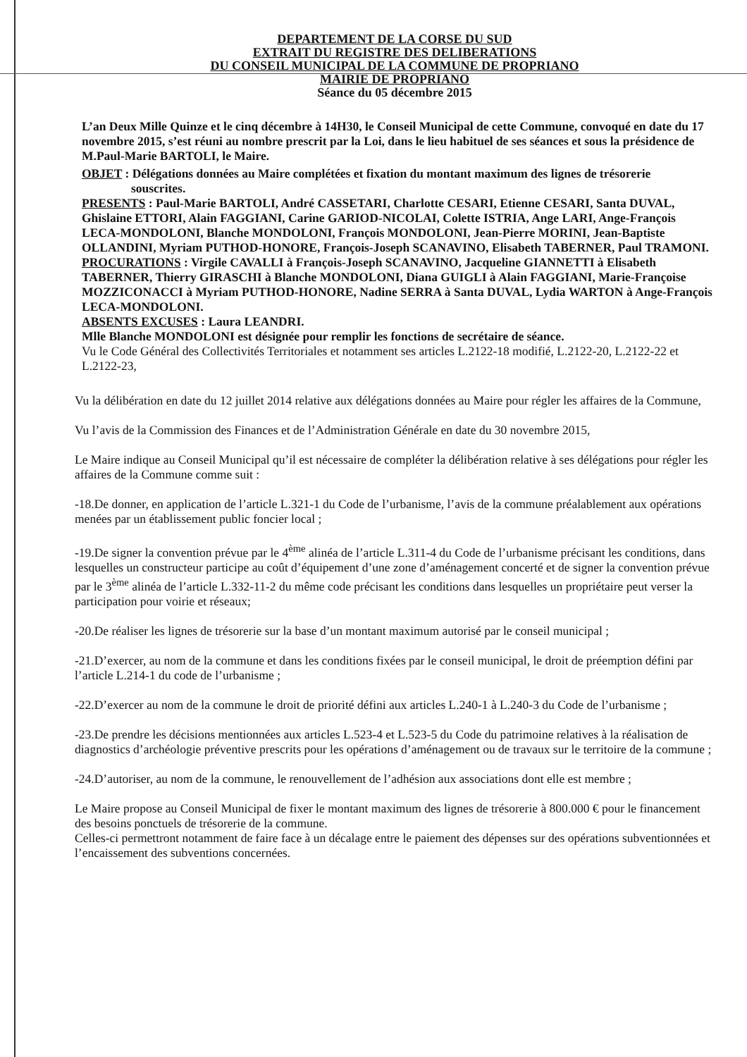DEPARTEMENT DE LA CORSE DU SUD
EXTRAIT DU REGISTRE DES DELIBERATIONS
DU CONSEIL MUNICIPAL DE LA COMMUNE DE PROPRIANO
MAIRIE DE PROPRIANO
Séance du 05 décembre 2015
L’an Deux Mille Quinze et le cinq décembre à 14H30, le Conseil Municipal de cette Commune, convoqué en date du 17 novembre 2015, s’est réuni au nombre prescrit par la Loi, dans le lieu habituel de ses séances et sous la présidence de M.Paul-Marie BARTOLI, le Maire.
OBJET : Délégations données au Maire complétées et fixation du montant maximum des lignes de trésorerie souscrites.
PRESENTS : Paul-Marie BARTOLI, André CASSETARI, Charlotte CESARI, Etienne CESARI, Santa DUVAL, Ghislaine ETTORI, Alain FAGGIANI, Carine GARIOD-NICOLAI, Colette ISTRIA, Ange LARI, Ange-François LECA-MONDOLONI, Blanche MONDOLONI, François MONDOLONI, Jean-Pierre MORINI, Jean-Baptiste OLLANDINI, Myriam PUTHOD-HONORE, François-Joseph SCANAVINO, Elisabeth TABERNER, Paul TRAMONI.
PROCURATIONS : Virgile CAVALLI à François-Joseph SCANAVINO, Jacqueline GIANNETTI à Elisabeth TABERNER, Thierry GIRASCHI à Blanche MONDOLONI, Diana GUIGLI à Alain FAGGIANI, Marie-Françoise MOZZICONACCI à Myriam PUTHOD-HONORE, Nadine SERRA à Santa DUVAL, Lydia WARTON à Ange-François LECA-MONDOLONI.
ABSENTS EXCUSES : Laura LEANDRI.
Mlle Blanche MONDOLONI est désignée pour remplir les fonctions de secrétaire de séance.
Vu le Code Général des Collectivités Territoriales et notamment ses articles L.2122-18 modifié, L.2122-20, L.2122-22 et L.2122-23,
Vu la délibération en date du 12 juillet 2014 relative aux délégations données au Maire pour régler les affaires de la Commune,
Vu l’avis de la Commission des Finances et de l’Administration Générale en date du 30 novembre 2015,
Le Maire indique au Conseil Municipal qu’il est nécessaire de compléter la délibération relative à ses délégations pour régler les affaires de la Commune comme suit :
-18.De donner, en application de l’article L.321-1 du Code de l’urbanisme, l’avis de la commune préalablement aux opérations menées par un établissement public foncier local ;
-19.De signer la convention prévue par le 4<sup>ème</sup> alinéa de l’article L.311-4 du Code de l’urbanisme précisant les conditions, dans lesquelles un constructeur participe au coût d’équipement d’une zone d’aménagement concerté et de signer la convention prévue par le 3<sup>ème</sup> alinéa de l’article L.332-11-2 du même code précisant les conditions dans lesquelles un propriétaire peut verser la participation pour voirie et réseaux;
-20.De réaliser les lignes de trésorerie sur la base d’un montant maximum autorisé par le conseil municipal ;
-21.D’exercer, au nom de la commune et dans les conditions fixées par le conseil municipal, le droit de préemption défini par l’article L.214-1 du code de l’urbanisme ;
-22.D’exercer au nom de la commune le droit de priorité défini aux articles L.240-1 à L.240-3 du Code de l’urbanisme ;
-23.De prendre les décisions mentionnées aux articles L.523-4 et L.523-5 du Code du patrimoine relatives à la réalisation de diagnostics d’archéologie préventive prescrits pour les opérations d’aménagement ou de travaux sur le territoire de la commune ;
-24.D’autoriser, au nom de la commune, le renouvellement de l’adhésion aux associations dont elle est membre ;
Le Maire propose au Conseil Municipal de fixer le montant maximum des lignes de trésorerie à 800.000 € pour le financement des besoins ponctuels de trésorerie de la commune.
Celles-ci permettront notamment de faire face à un décalage entre le paiement des dépenses sur des opérations subventionnées et l’encaissement des subventions concernées.